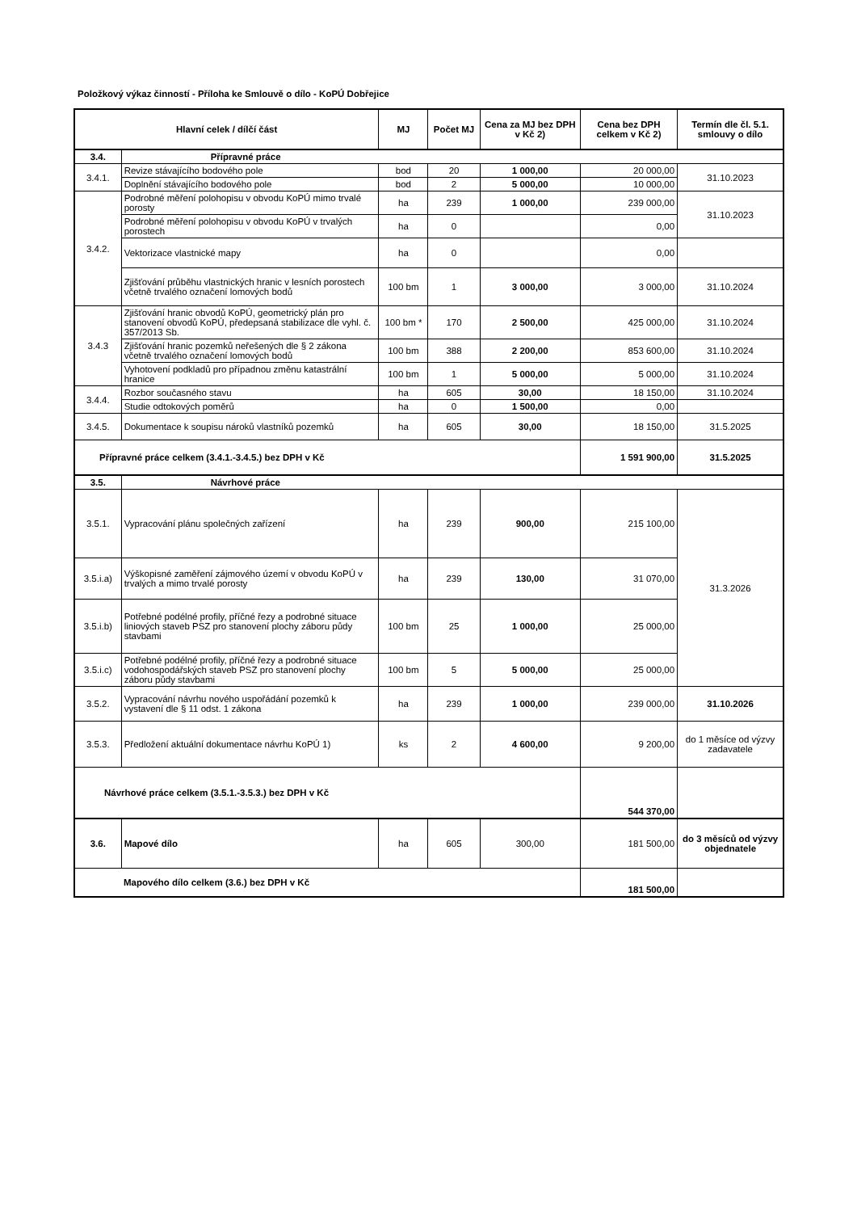Položkový výkaz činností - Příloha ke Smlouvě o dílo - KoPÚ Dobřejice
| Hlavní celek / dílčí část | | MJ | Počet MJ | Cena za MJ bez DPH v Kč 2) | Cena bez DPH celkem v Kč 2) | Termín dle čl. 5.1. smlouvy o dílo |
| --- | --- | --- | --- | --- | --- | --- |
| 3.4. | Přípravné práce | | | | | |
| 3.4.1. | Revize stávajícího bodového pole | bod | 20 | 1 000,00 | 20 000,00 | 31.10.2023 |
| | Doplnění stávajícího bodového pole | bod | 2 | 5 000,00 | 10 000,00 | |
| 3.4.2. | Podrobné měření polohopisu v obvodu KoPÚ mimo trvalé porosty | ha | 239 | 1 000,00 | 239 000,00 | 31.10.2023 |
| | Podrobné měření polohopisu v obvodu KoPÚ v trvalých porostech | ha | 0 | | 0,00 | |
| | Vektorizace vlastnické mapy | ha | 0 | | 0,00 | |
| | Zjišťování průběhu vlastnických hranic v lesních porostech včetně trvalého označení lomových bodů | 100 bm | 1 | 3 000,00 | 3 000,00 | 31.10.2024 |
| 3.4.3 | Zjišťování hranic obvodů KoPÚ, geometrický plán pro stanovení obvodů KoPÚ, předepsaná stabilizace dle vyhl. č. 357/2013 Sb. | 100 bm * | 170 | 2 500,00 | 425 000,00 | 31.10.2024 |
| | Zjišťování hranic pozemků neřešených dle § 2 zákona včetně trvalého označení lomových bodů | 100 bm | 388 | 2 200,00 | 853 600,00 | 31.10.2024 |
| | Vyhotovení podkladů pro případnou změnu katastrální hranice | 100 bm | 1 | 5 000,00 | 5 000,00 | 31.10.2024 |
| 3.4.4. | Rozbor současného stavu | ha | 605 | 30,00 | 18 150,00 | 31.10.2024 |
| | Studie odtokových poměrů | ha | 0 | 1 500,00 | 0,00 | |
| 3.4.5. | Dokumentace k soupisu nároků vlastníků pozemků | ha | 605 | 30,00 | 18 150,00 | 31.5.2025 |
| Přípravné práce celkem (3.4.1.-3.4.5.) bez DPH v Kč | | | | | 1 591 900,00 | 31.5.2025 |
| 3.5. | Návrhové práce | | | | | |
| 3.5.1. | Vypracování plánu společných zařízení | ha | 239 | 900,00 | 215 100,00 | 31.3.2026 |
| 3.5.i.a) | Výškopisné zaměření zájmového území v obvodu KoPÚ v trvalých a mimo trvalé porosty | ha | 239 | 130,00 | 31 070,00 | |
| 3.5.i.b) | Potřebné podélné profily, příčné řezy a podrobné situace liniových staveb PSZ pro stanovení plochy záboru půdy stavbami | 100 bm | 25 | 1 000,00 | 25 000,00 | |
| 3.5.i.c) | Potřebné podélné profily, příčné řezy a podrobné situace vodohospodářských staveb PSZ pro stanovení plochy záboru půdy stavbami | 100 bm | 5 | 5 000,00 | 25 000,00 | |
| 3.5.2. | Vypracování návrhu nového uspořádání pozemků k vystavení dle § 11 odst. 1 zákona | ha | 239 | 1 000,00 | 239 000,00 | 31.10.2026 |
| 3.5.3. | Předložení aktuální dokumentace návrhu KoPÚ 1) | ks | 2 | 4 600,00 | 9 200,00 | do 1 měsíce od výzvy zadavatele |
| Návrhové práce celkem (3.5.1.-3.5.3.) bez DPH v Kč | | | | | 544 370,00 | |
| 3.6. | Mapové dílo | ha | 605 | 300,00 | 181 500,00 | do 3 měsíců od výzvy objednatele |
| Mapového dílo celkem (3.6.) bez DPH v Kč | | | | | 181 500,00 | |